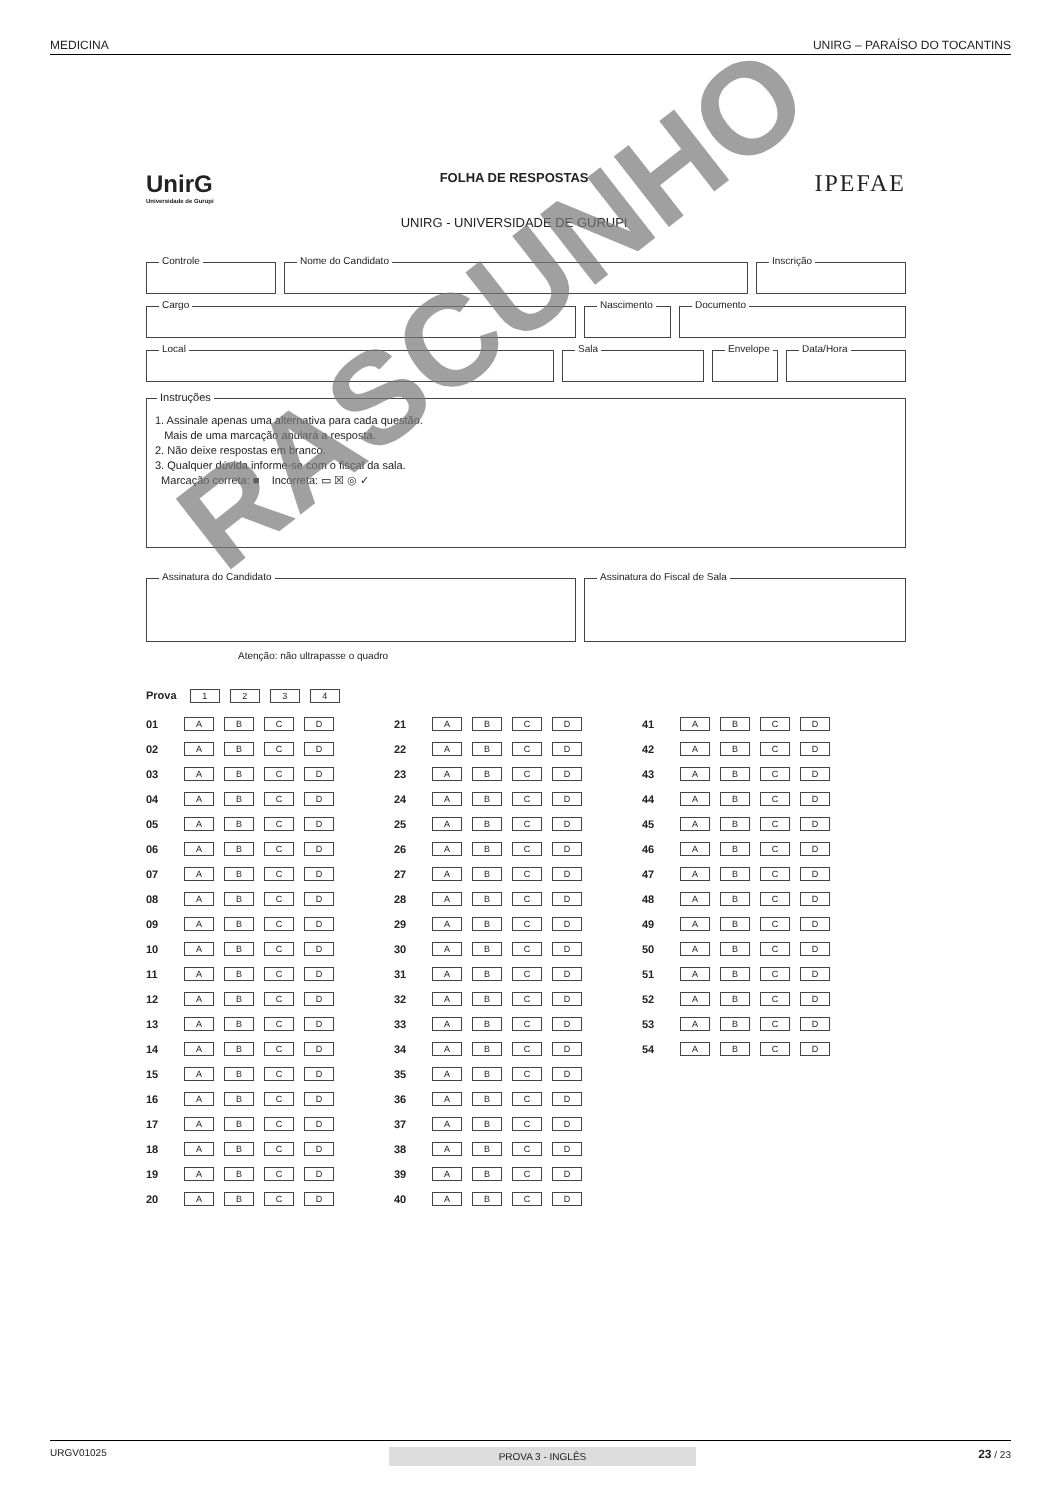MEDICINA UNIRG – PARAÍSO DO TOCANTINS
UnirG
Universidade de Gurupi
FOLHA DE RESPOSTAS
UNIRG - UNIVERSIDADE DE GURUPI
IPEFAE
Controle
Nome do Candidato
Inscrição
Cargo
Nascimento
Documento
Local
Sala
Envelope
Data/Hora
Instruções
1. Assinale apenas uma alternativa para cada questão.
Mais de uma marcação anulará a resposta.
2. Não deixe respostas em branco.
3. Qualquer dúvida informe-se com o fiscal da sala.
Marcação correta: ■ Incorreta: ▭ ☒ ◎ ✓
Assinatura do Candidato
Assinatura do Fiscal de Sala
Atenção: não ultrapasse o quadro
Prova 1234
| 01 | A B C D |
| 02 | A B C D |
| 03 | A B C D |
| 04 | A B C D |
| 05 | A B C D |
| 06 | A B C D |
| 07 | A B C D |
| 08 | A B C D |
| 09 | A B C D |
| 10 | A B C D |
| 11 | A B C D |
| 12 | A B C D |
| 13 | A B C D |
| 14 | A B C D |
| 15 | A B C D |
| 16 | A B C D |
| 17 | A B C D |
| 18 | A B C D |
| 19 | A B C D |
| 20 | A B C D |
| 21 | A B C D |
| 22 | A B C D |
| 23 | A B C D |
| 24 | A B C D |
| 25 | A B C D |
| 26 | A B C D |
| 27 | A B C D |
| 28 | A B C D |
| 29 | A B C D |
| 30 | A B C D |
| 31 | A B C D |
| 32 | A B C D |
| 33 | A B C D |
| 34 | A B C D |
| 35 | A B C D |
| 36 | A B C D |
| 37 | A B C D |
| 38 | A B C D |
| 39 | A B C D |
| 40 | A B C D |
| 41 | A B C D |
| 42 | A B C D |
| 43 | A B C D |
| 44 | A B C D |
| 45 | A B C D |
| 46 | A B C D |
| 47 | A B C D |
| 48 | A B C D |
| 49 | A B C D |
| 50 | A B C D |
| 51 | A B C D |
| 52 | A B C D |
| 53 | A B C D |
| 54 | A B C D |
RASCUNHO
URGV01025 PROVA 3 - INGLÊS 23 / 23